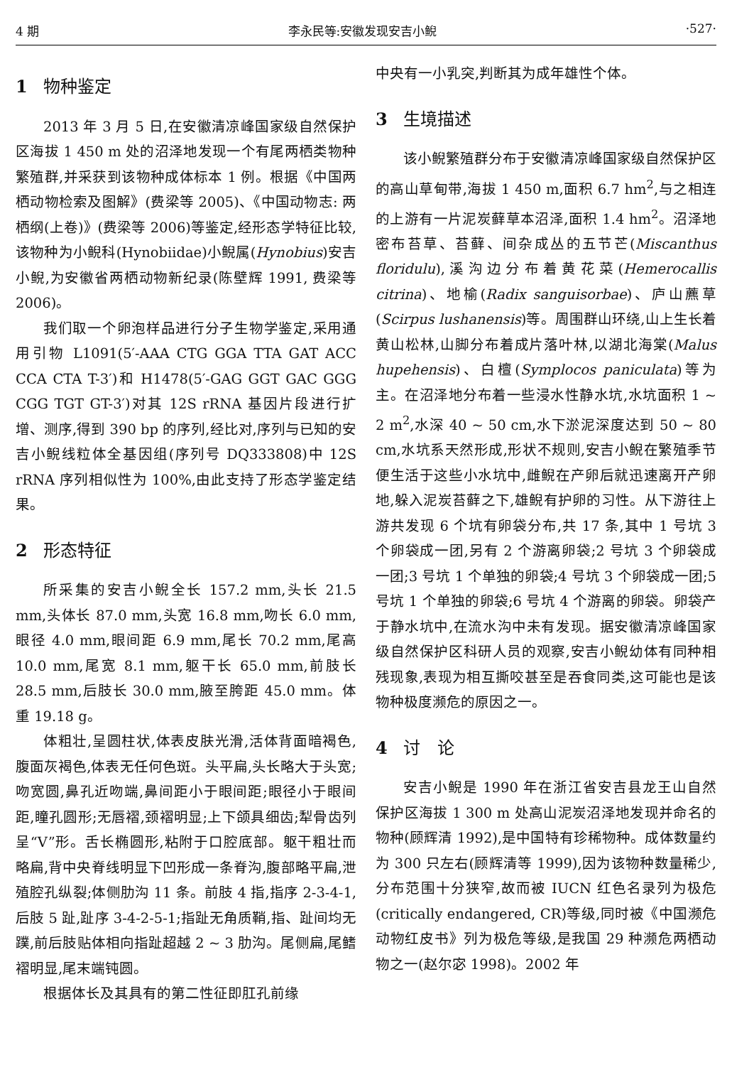4 期 李永民等:安徽发现安吉小鲵 ·527·
1 物种鉴定
2013 年 3 月 5 日,在安徽清凉峰国家级自然保护区海拔 1 450 m 处的沼泽地发现一个有尾两栖类物种繁殖群,并采获到该物种成体标本 1 例。根据《中国两栖动物检索及图解》(费梁等 2005)、《中国动物志: 两栖纲(上卷)》(费梁等 2006)等鉴定,经形态学特征比较,该物种为小鲵科(Hynobiidae)小鲵属(Hynobius)安吉小鲵,为安徽省两栖动物新纪录(陈壁辉 1991, 费梁等 2006)。
我们取一个卵泡样品进行分子生物学鉴定,采用通用引物 L1091(5′-AAA CTG GGA TTA GAT ACC CCA CTA T-3′)和 H1478(5′-GAG GGT GAC GGG CGG TGT GT-3′)对其 12S rRNA 基因片段进行扩增、测序,得到 390 bp 的序列,经比对,序列与已知的安吉小鲵线粒体全基因组(序列号 DQ333808)中 12S rRNA 序列相似性为 100%,由此支持了形态学鉴定结果。
2 形态特征
所采集的安吉小鲵全长 157.2 mm,头长 21.5 mm,头体长 87.0 mm,头宽 16.8 mm,吻长 6.0 mm,眼径 4.0 mm,眼间距 6.9 mm,尾长 70.2 mm,尾高 10.0 mm,尾宽 8.1 mm,躯干长 65.0 mm,前肢长 28.5 mm,后肢长 30.0 mm,腋至胯距 45.0 mm。体重 19.18 g。
体粗壮,呈圆柱状,体表皮肤光滑,活体背面暗褐色,腹面灰褐色,体表无任何色斑。头平扁,头长略大于头宽;吻宽圆,鼻孔近吻端,鼻间距小于眼间距;眼径小于眼间距,瞳孔圆形;无唇褶,颈褶明显;上下颌具细齿;犁骨齿列呈“V”形。舌长椭圆形,粘附于口腔底部。躯干粗壮而略扁,背中央脊线明显下凹形成一条脊沟,腹部略平扁,泄殖腔孔纵裂;体侧肋沟 11 条。前肢 4 指,指序 2-3-4-1,后肢 5 趾,趾序 3-4-2-5-1;指趾无角质鞘,指、趾间均无蹼,前后肢贴体相向指趾超越 2 ~ 3 肋沟。尾侧扁,尾鳍褶明显,尾末端钝圆。
根据体长及其具有的第二性征即肛孔前缘
中央有一小乳突,判断其为成年雄性个体。
3 生境描述
该小鲵繁殖群分布于安徽清凉峰国家级自然保护区的高山草甸带,海拔 1 450 m,面积 6.7 hm<sup>2</sup>,与之相连的上游有一片泥炭藓草本沼泽,面积 1.4 hm<sup>2</sup>。沼泽地密布苔草、苔藓、间杂成丛的五节芒(Miscanthus floridulu),溪沟边分布着黄花菜(Hemerocallis citrina)、地榆(Radix sanguisorbae)、庐山藨草(Scirpus lushanensis)等。周围群山环绕,山上生长着黄山松林,山脚分布着成片落叶林,以湖北海棠(Malus hupehensis)、白檀(Symplocos paniculata)等为主。在沼泽地分布着一些浸水性静水坑,水坑面积 1 ~ 2 m<sup>2</sup>,水深 40 ~ 50 cm,水下淤泥深度达到 50 ~ 80 cm,水坑系天然形成,形状不规则,安吉小鲵在繁殖季节便生活于这些小水坑中,雌鲵在产卵后就迅速离开产卵地,躲入泥炭苔藓之下,雄鲵有护卵的习性。从下游往上游共发现 6 个坑有卵袋分布,共 17 条,其中 1 号坑 3 个卵袋成一团,另有 2 个游离卵袋;2 号坑 3 个卵袋成一团;3 号坑 1 个单独的卵袋;4 号坑 3 个卵袋成一团;5 号坑 1 个单独的卵袋;6 号坑 4 个游离的卵袋。卵袋产于静水坑中,在流水沟中未有发现。据安徽清凉峰国家级自然保护区科研人员的观察,安吉小鲵幼体有同种相残现象,表现为相互撕咬甚至是吞食同类,这可能也是该物种极度濒危的原因之一。
4 讨　论
安吉小鲵是 1990 年在浙江省安吉县龙王山自然保护区海拔 1 300 m 处高山泥炭沼泽地发现并命名的物种(顾辉清 1992),是中国特有珍稀物种。成体数量约为 300 只左右(顾辉清等 1999),因为该物种数量稀少,分布范围十分狭窄,故而被 IUCN 红色名录列为极危(critically endangered, CR)等级,同时被《中国濒危动物红皮书》列为极危等级,是我国 29 种濒危两栖动物之一(赵尔宓 1998)。2002 年